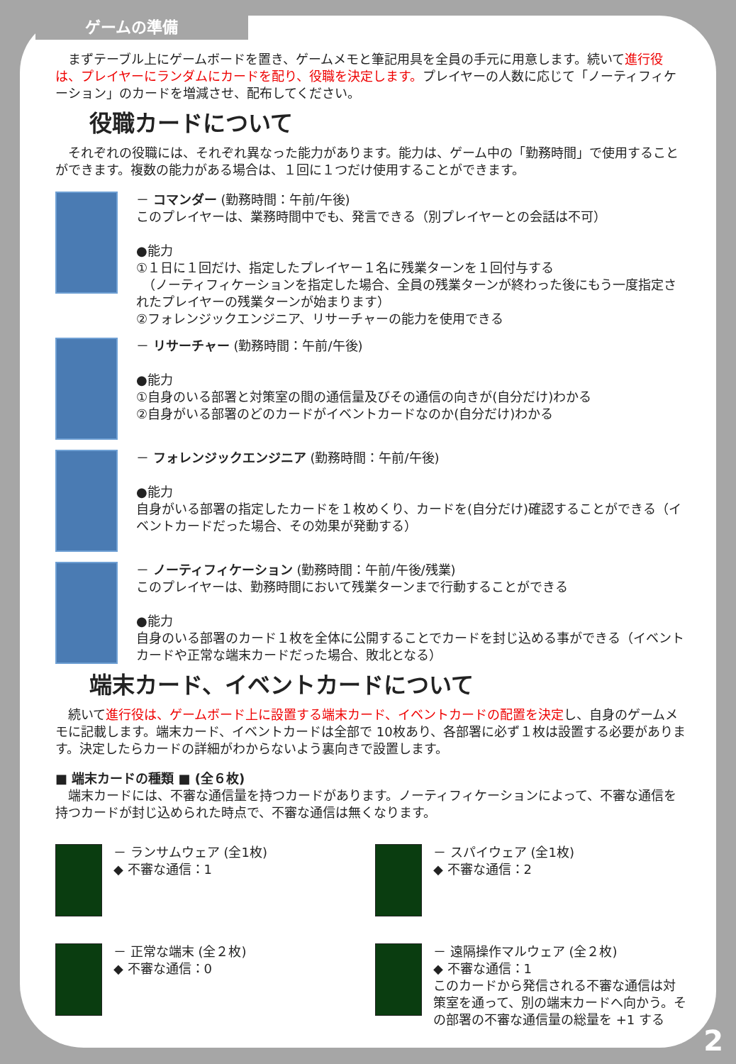まずテーブル上にゲームボードを置き、ゲームメモと筆記用具を全員の手元に用意します。続いて進行役は、プレイヤーにランダムにカードを配り、役職を決定します。プレイヤーの人数に応じて「ノーティフィケーション」のカードを増減させ、配布してください。
役職カードについて
　それぞれの役職には、それぞれ異なった能力があります。能力は、ゲーム中の「勤務時間」で使用することができます。複数の能力がある場合は、１回に１つだけ使用することができます。
－ コマンダー (勤務時間：午前/午後)
このプレイヤーは、業務時間中でも、発言できる（別プレイヤーとの会話は不可）
●能力
①１日に１回だけ、指定したプレイヤー１名に残業ターンを１回付与する
　（ノーティフィケーションを指定した場合、全員の残業ターンが終わった後にもう一度指定されたプレイヤーの残業ターンが始まります）
②フォレンジックエンジニア、リサーチャーの能力を使用できる
－ リサーチャー (勤務時間：午前/午後)
●能力
①自身のいる部署と対策室の間の通信量及びその通信の向きが(自分だけ)わかる
②自身がいる部署のどのカードがイベントカードなのか(自分だけ)わかる
－ フォレンジックエンジニア (勤務時間：午前/午後)
●能力
自身がいる部署の指定したカードを１枚めくり、カードを(自分だけ)確認することができる（イベントカードだった場合、その効果が発動する）
－ ノーティフィケーション (勤務時間：午前/午後/残業)
このプレイヤーは、勤務時間において残業ターンまで行動することができる
●能力
自身のいる部署のカード１枚を全体に公開することでカードを封じ込める事ができる（イベントカードや正常な端末カードだった場合、敗北となる）
端末カード、イベントカードについて
　続いて進行役は、ゲームボード上に設置する端末カード、イベントカードの配置を決定し、自身のゲームメモに記載します。端末カード、イベントカードは全部で 10枚あり、各部署に必ず１枚は設置する必要があります。決定したらカードの詳細がわからないよう裏向きで設置します。
■ 端末カードの種類 ■ (全６枚)
　端末カードには、不審な通信量を持つカードがあります。ノーティフィケーションによって、不審な通信を持つカードが封じ込められた時点で、不審な通信は無くなります。
－ ランサムウェア (全1枚)
◆ 不審な通信：1
－ スパイウェア (全1枚)
◆ 不審な通信：2
－ 正常な端末 (全２枚)
◆ 不審な通信：0
－ 遠隔操作マルウェア (全２枚)
◆ 不審な通信：1
このカードから発信される不審な通信は対策室を通って、別の端末カードへ向かう。その部署の不審な通信量の総量を +1 する
ゲームの準備
2